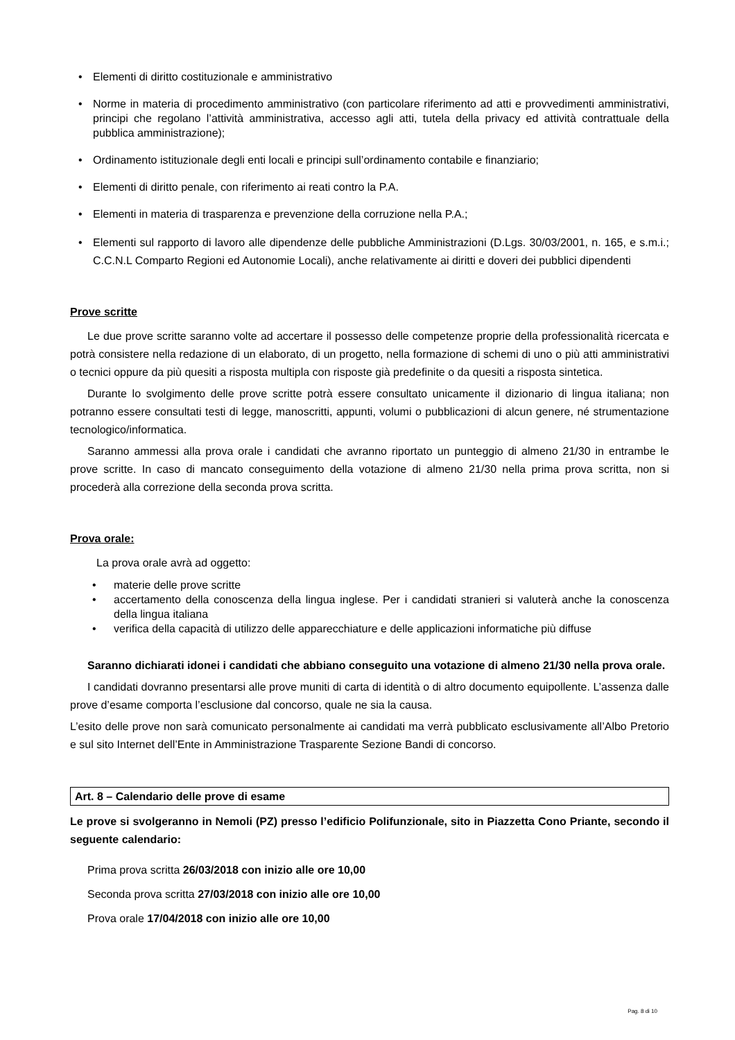• Elementi di diritto costituzionale e amministrativo
• Norme in materia di procedimento amministrativo (con particolare riferimento ad atti e provvedimenti amministrativi, principi che regolano l’attività amministrativa, accesso agli atti, tutela della privacy ed attività contrattuale della pubblica amministrazione);
• Ordinamento istituzionale degli enti locali e principi sull’ordinamento contabile e finanziario;
• Elementi di diritto penale, con riferimento ai reati contro la P.A.
• Elementi in materia di trasparenza e prevenzione della corruzione nella P.A.;
• Elementi sul rapporto di lavoro alle dipendenze delle pubbliche Amministrazioni (D.Lgs. 30/03/2001, n. 165, e s.m.i.; C.C.N.L Comparto Regioni ed Autonomie Locali), anche relativamente ai diritti e doveri dei pubblici dipendenti
Prove scritte
Le due prove scritte saranno volte ad accertare il possesso delle competenze proprie della professionalità ricercata e potrà consistere nella redazione di un elaborato, di un progetto, nella formazione di schemi di uno o più atti amministrativi o tecnici oppure da più quesiti a risposta multipla con risposte già predefinite o da quesiti a risposta sintetica.
Durante lo svolgimento delle prove scritte potrà essere consultato unicamente il dizionario di lingua italiana; non potranno essere consultati testi di legge, manoscritti, appunti, volumi o pubblicazioni di alcun genere, né strumentazione tecnologico/informatica.
Saranno ammessi alla prova orale i candidati che avranno riportato un punteggio di almeno 21/30 in entrambe le prove scritte. In caso di mancato conseguimento della votazione di almeno 21/30 nella prima prova scritta, non si procederà alla correzione della seconda prova scritta.
Prova orale:
La prova orale avrà ad oggetto:
• materie delle prove scritte
• accertamento della conoscenza della lingua inglese. Per i candidati stranieri si valuterà anche la conoscenza della lingua italiana
• verifica della capacità di utilizzo delle apparecchiature e delle applicazioni informatiche più diffuse
Saranno dichiarati idonei i candidati che abbiano conseguito una votazione di almeno 21/30 nella prova orale.
I candidati dovranno presentarsi alle prove muniti di carta di identità o di altro documento equipollente. L’assenza dalle prove d’esame comporta l’esclusione dal concorso, quale ne sia la causa.
L’esito delle prove non sarà comunicato personalmente ai candidati ma verrà pubblicato esclusivamente all’Albo Pretorio e sul sito Internet dell’Ente in Amministrazione Trasparente Sezione Bandi di concorso.
Art. 8 – Calendario delle prove di esame
Le prove si svolgeranno in Nemoli (PZ) presso l’edificio Polifunzionale, sito in Piazzetta Cono Priante, secondo il seguente calendario:
Prima prova scritta 26/03/2018 con inizio alle ore 10,00
Seconda prova scritta 27/03/2018 con inizio alle ore 10,00
Prova orale 17/04/2018 con inizio alle ore 10,00
Pag. 8 di 10